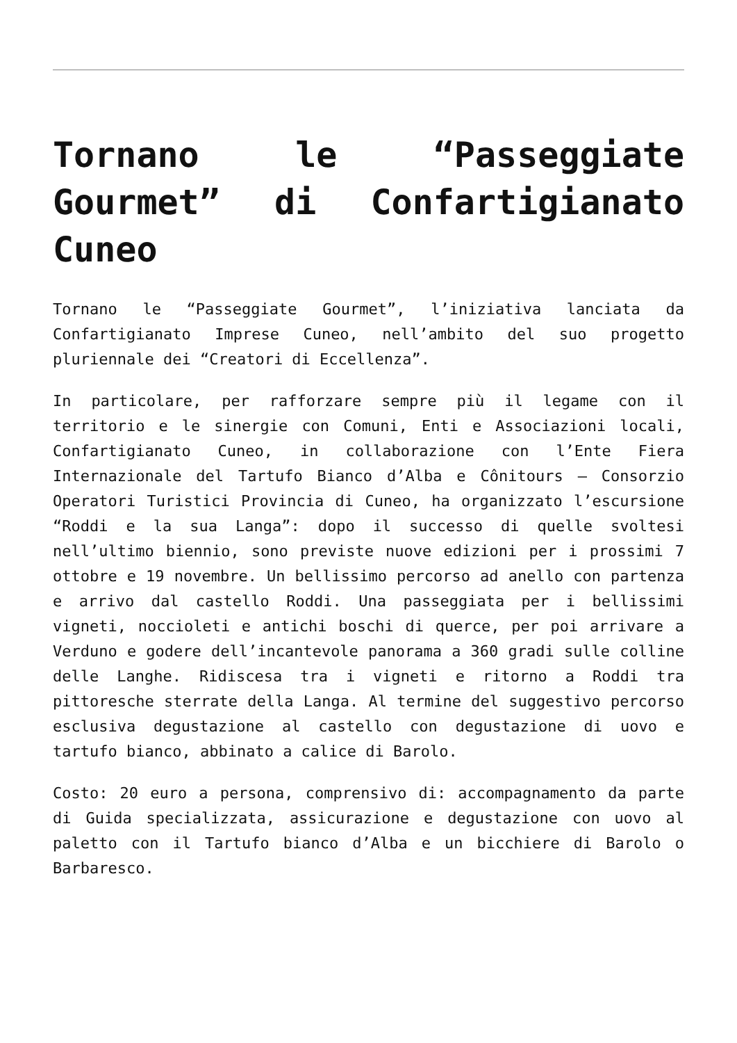Tornano le “Passeggiate Gourmet” di Confartigianato Cuneo
Tornano le “Passeggiate Gourmet”, l’iniziativa lanciata da Confartigianato Imprese Cuneo, nell’ambito del suo progetto pluriennale dei “Creatori di Eccellenza”.
In particolare, per rafforzare sempre più il legame con il territorio e le sinergie con Comuni, Enti e Associazioni locali, Confartigianato Cuneo, in collaborazione con l’Ente Fiera Internazionale del Tartufo Bianco d’Alba e Cônitours – Consorzio Operatori Turistici Provincia di Cuneo, ha organizzato l’escursione “Roddi e la sua Langa”: dopo il successo di quelle svoltesi nell’ultimo biennio, sono previste nuove edizioni per i prossimi 7 ottobre e 19 novembre. Un bellissimo percorso ad anello con partenza e arrivo dal castello Roddi. Una passeggiata per i bellissimi vigneti, noccioleti e antichi boschi di querce, per poi arrivare a Verduno e godere dell’incantevole panorama a 360 gradi sulle colline delle Langhe. Ridiscesa tra i vigneti e ritorno a Roddi tra pittoresche sterrate della Langa. Al termine del suggestivo percorso esclusiva degustazione al castello con degustazione di uovo e tartufo bianco, abbinato a calice di Barolo.
Costo: 20 euro a persona, comprensivo di: accompagnamento da parte di Guida specializzata, assicurazione e degustazione con uovo al paletto con il Tartufo bianco d’Alba e un bicchiere di Barolo o Barbaresco.